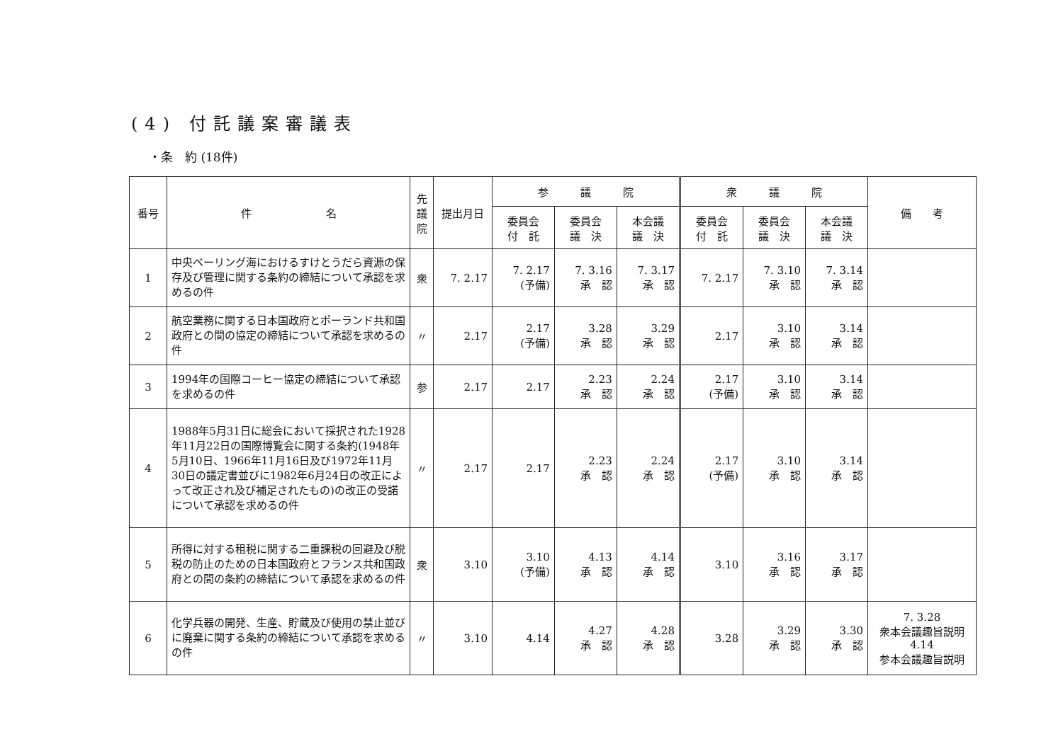(4) 付託議案審議表
・条　約 (18件)
| 番号 | 件 名 | 先 議 院 | 提出月日 | 参 議 院 | | | 衆 議 院 | | | 備 考 |
| --- | --- | --- | --- | --- | --- | --- | --- | --- | --- | --- |
| | | | | 委員会 付 託 | 委員会 議 決 | 本会議 議 決 | 委員会 付 託 | 委員会 議 決 | 本会議 議 決 | |
| 1 | 中央ベーリング海におけるすけとうだら資源の保存及び管理に関する条約の締結について承認を求めるの件 | 衆 | 7. 2.17 | 7. 2.17 (予備) | 7. 3.16 承 認 | 7. 3.17 承 認 | 7. 2.17 | 7. 3.10 承 認 | 7. 3.14 承 認 | |
| 2 | 航空業務に関する日本国政府とポーランド共和国政府との間の協定の締結について承認を求めるの件 | 〃 | 2.17 | 2.17 (予備) | 3.28 承 認 | 3.29 承 認 | 2.17 | 3.10 承 認 | 3.14 承 認 | |
| 3 | 1994年の国際コーヒー協定の締結について承認を求めるの件 | 参 | 2.17 | 2.17 | 2.23 承 認 | 2.24 承 認 | 2.17 (予備) | 3.10 承 認 | 3.14 承 認 | |
| 4 | 1988年5月31日に総会において採択された1928年11月22日の国際博覧会に関する条約(1948年5月10日、1966年11月16日及び1972年11月30日の議定書並びに1982年6月24日の改正によって改正され及び補足されたもの)の改正の受諾について承認を求めるの件 | 〃 | 2.17 | 2.17 | 2.23 承 認 | 2.24 承 認 | 2.17 (予備) | 3.10 承 認 | 3.14 承 認 | |
| 5 | 所得に対する租税に関する二重課税の回避及び脱税の防止のための日本国政府とフランス共和国政府との間の条約の締結について承認を求めるの件 | 衆 | 3.10 | 3.10 (予備) | 4.13 承 認 | 4.14 承 認 | 3.10 | 3.16 承 認 | 3.17 承 認 | |
| 6 | 化学兵器の開発、生産、貯蔵及び使用の禁止並びに廃棄に関する条約の締結について承認を求めるの件 | 〃 | 3.10 | 4.14 | 4.27 承 認 | 4.28 承 認 | 3.28 | 3.29 承 認 | 3.30 承 認 | 7. 3.28 衆本会議趣旨説明 4.14 参本会議趣旨説明 |